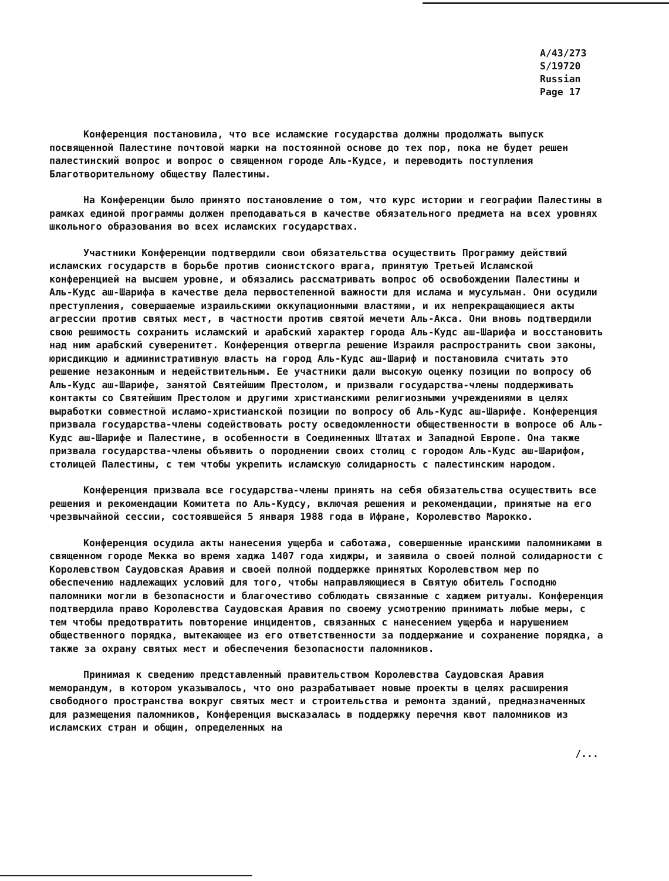A/43/273
S/19720
Russian
Page 17
Конференция постановила, что все исламские государства должны продолжать выпуск посвященной Палестине почтовой марки на постоянной основе до тех пор, пока не будет решен палестинский вопрос и вопрос о священном городе Аль-Кудсе, и переводить поступления Благотворительному обществу Палестины.
На Конференции было принято постановление о том, что курс истории и географии Палестины в рамках единой программы должен преподаваться в качестве обязательного предмета на всех уровнях школьного образования во всех исламских государствах.
Участники Конференции подтвердили свои обязательства осуществить Программу действий исламских государств в борьбе против сионистского врага, принятую Третьей Исламской конференцией на высшем уровне, и обязались рассматривать вопрос об освобождении Палестины и Аль-Кудс аш-Шарифа в качестве дела первостепенной важности для ислама и мусульман. Они осудили преступления, совершаемые израильскими оккупационными властями, и их непрекращающиеся акты агрессии против святых мест, в частности против святой мечети Аль-Акса. Они вновь подтвердили свою решимость сохранить исламский и арабский характер города Аль-Кудс аш-Шарифа и восстановить над ним арабский суверенитет. Конференция отвергла решение Израиля распространить свои законы, юрисдикцию и административную власть на город Аль-Кудс аш-Шариф и постановила считать это решение незаконным и недействительным. Ее участники дали высокую оценку позиции по вопросу об Аль-Кудс аш-Шарифе, занятой Святейшим Престолом, и призвали государства-члены поддерживать контакты со Святейшим Престолом и другими христианскими религиозными учреждениями в целях выработки совместной исламо-христианской позиции по вопросу об Аль-Кудс аш-Шарифе. Конференция призвала государства-члены содействовать росту осведомленности общественности в вопросе об Аль-Кудс аш-Шарифе и Палестине, в особенности в Соединенных Штатах и Западной Европе. Она также призвала государства-члены объявить о породнении своих столиц с городом Аль-Кудс аш-Шарифом, столицей Палестины, с тем чтобы укрепить исламскую солидарность с палестинским народом.
Конференция призвала все государства-члены принять на себя обязательства осуществить все решения и рекомендации Комитета по Аль-Кудсу, включая решения и рекомендации, принятые на его чрезвычайной сессии, состоявшейся 5 января 1988 года в Ифране, Королевство Марокко.
Конференция осудила акты нанесения ущерба и саботажа, совершенные иранскими паломниками в священном городе Мекка во время хаджа 1407 года хиджры, и заявила о своей полной солидарности с Королевством Саудовская Аравия и своей полной поддержке принятых Королевством мер по обеспечению надлежащих условий для того, чтобы направляющиеся в Святую обитель Господню паломники могли в безопасности и благочестиво соблюдать связанные с хаджем ритуалы. Конференция подтвердила право Королевства Саудовская Аравия по своему усмотрению принимать любые меры, с тем чтобы предотвратить повторение инцидентов, связанных с нанесением ущерба и нарушением общественного порядка, вытекающее из его ответственности за поддержание и сохранение порядка, а также за охрану святых мест и обеспечения безопасности паломников.
Принимая к сведению представленный правительством Королевства Саудовская Аравия меморандум, в котором указывалось, что оно разрабатывает новые проекты в целях расширения свободного пространства вокруг святых мест и строительства и ремонта зданий, предназначенных для размещения паломников, Конференция высказалась в поддержку перечня квот паломников из исламских стран и общин, определенных на
/...